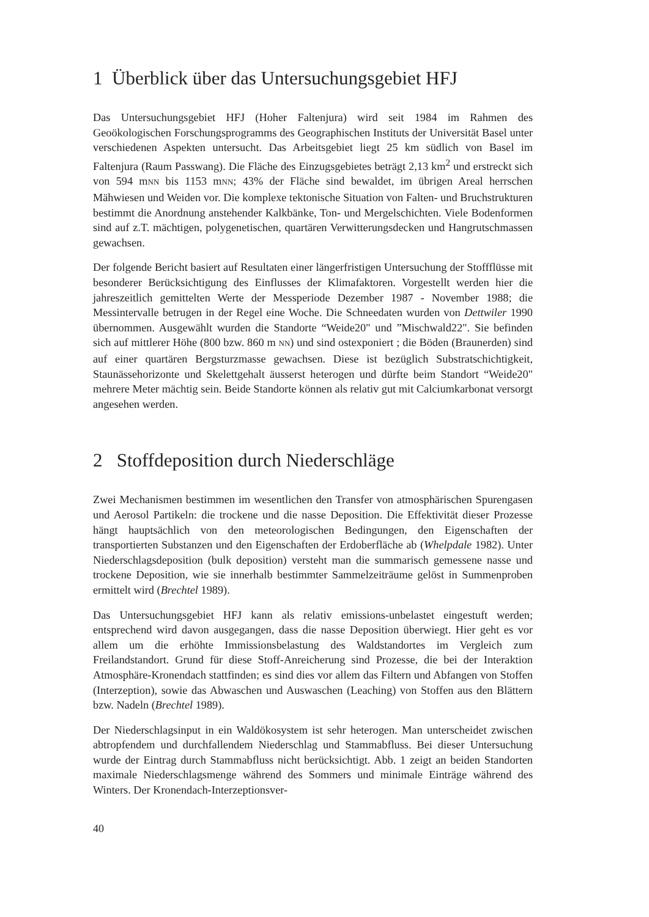1 Überblick über das Untersuchungsgebiet HFJ
Das Untersuchungsgebiet HFJ (Hoher Faltenjura) wird seit 1984 im Rahmen des Geoökologischen Forschungsprogramms des Geographischen Instituts der Universität Basel unter verschiedenen Aspekten untersucht. Das Arbeitsgebiet liegt 25 km südlich von Basel im Faltenjura (Raum Passwang). Die Fläche des Einzugsgebietes beträgt 2,13 km<sup>2</sup> und erstreckt sich von 594 mNN bis 1153 mNN; 43% der Fläche sind bewaldet, im übrigen Areal herrschen Mähwiesen und Weiden vor. Die komplexe tektonische Situation von Falten- und Bruchstrukturen bestimmt die Anordnung anstehender Kalkbänke, Ton- und Mergelschichten. Viele Bodenformen sind auf z.T. mächtigen, polygenetischen, quartären Verwitterungsdecken und Hangrutschmassen gewachsen.
Der folgende Bericht basiert auf Resultaten einer längerfristigen Untersuchung der Stoffflüsse mit besonderer Berücksichtigung des Einflusses der Klimafaktoren. Vorgestellt werden hier die jahreszeitlich gemittelten Werte der Messperiode Dezember 1987 - November 1988; die Messintervalle betrugen in der Regel eine Woche. Die Schneedaten wurden von Dettwiler 1990 übernommen. Ausgewählt wurden die Standorte “Weide20" und ”Mischwald22". Sie befinden sich auf mittlerer Höhe (800 bzw. 860 m NN) und sind ostexponiert ; die Böden (Braunerden) sind auf einer quartären Bergsturzmasse gewachsen. Diese ist bezüglich Substratschichtigkeit, Staunässehorizonte und Skelettgehalt äusserst heterogen und dürfte beim Standort “Weide20" mehrere Meter mächtig sein. Beide Standorte können als relativ gut mit Calciumkarbonat versorgt angesehen werden.
2 Stoffdeposition durch Niederschläge
Zwei Mechanismen bestimmen im wesentlichen den Transfer von atmosphärischen Spurengasen und Aerosol Partikeln: die trockene und die nasse Deposition. Die Effektivität dieser Prozesse hängt hauptsächlich von den meteorologischen Bedingungen, den Eigenschaften der transportierten Substanzen und den Eigenschaften der Erdoberfläche ab (Whelpdale 1982). Unter Niederschlagsdeposition (bulk deposition) versteht man die summarisch gemessene nasse und trockene Deposition, wie sie innerhalb bestimmter Sammelzeiträume gelöst in Summenproben ermittelt wird (Brechtel 1989).
Das Untersuchungsgebiet HFJ kann als relativ emissions-unbelastet eingestuft werden; entsprechend wird davon ausgegangen, dass die nasse Deposition überwiegt. Hier geht es vor allem um die erhöhte Immissionsbelastung des Waldstandortes im Vergleich zum Freilandstandort. Grund für diese Stoff-Anreicherung sind Prozesse, die bei der Interaktion Atmosphäre-Kronendach stattfinden; es sind dies vor allem das Filtern und Abfangen von Stoffen (Interzeption), sowie das Abwaschen und Auswaschen (Leaching) von Stoffen aus den Blättern bzw. Nadeln (Brechtel 1989).
Der Niederschlagsinput in ein Waldökosystem ist sehr heterogen. Man unterscheidet zwischen abtropfendem und durchfallendem Niederschlag und Stammabfluss. Bei dieser Untersuchung wurde der Eintrag durch Stammabfluss nicht berücksichtigt. Abb. 1 zeigt an beiden Standorten maximale Niederschlagsmenge während des Sommers und minimale Einträge während des Winters. Der Kronendach-Interzeptionsver-
40